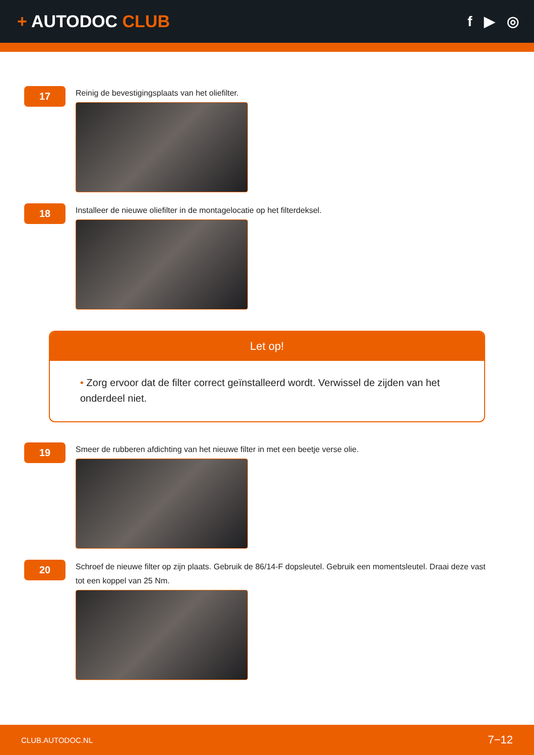+ AUTODOC CLUB
f ▶ ◎
17
Reinig de bevestigingsplaats van het oliefilter.
18
Installeer de nieuwe oliefilter in de montagelocatie op het filterdeksel.
Let op!
• Zorg ervoor dat de filter correct geïnstalleerd wordt. Verwissel de zijden van het onderdeel niet.
19
Smeer de rubberen afdichting van het nieuwe filter in met een beetje verse olie.
20
Schroef de nieuwe filter op zijn plaats. Gebruik de 86/14-F dopsleutel. Gebruik een momentsleutel. Draai deze vast tot een koppel van 25 Nm.
CLUB.AUTODOC.NL 7−12